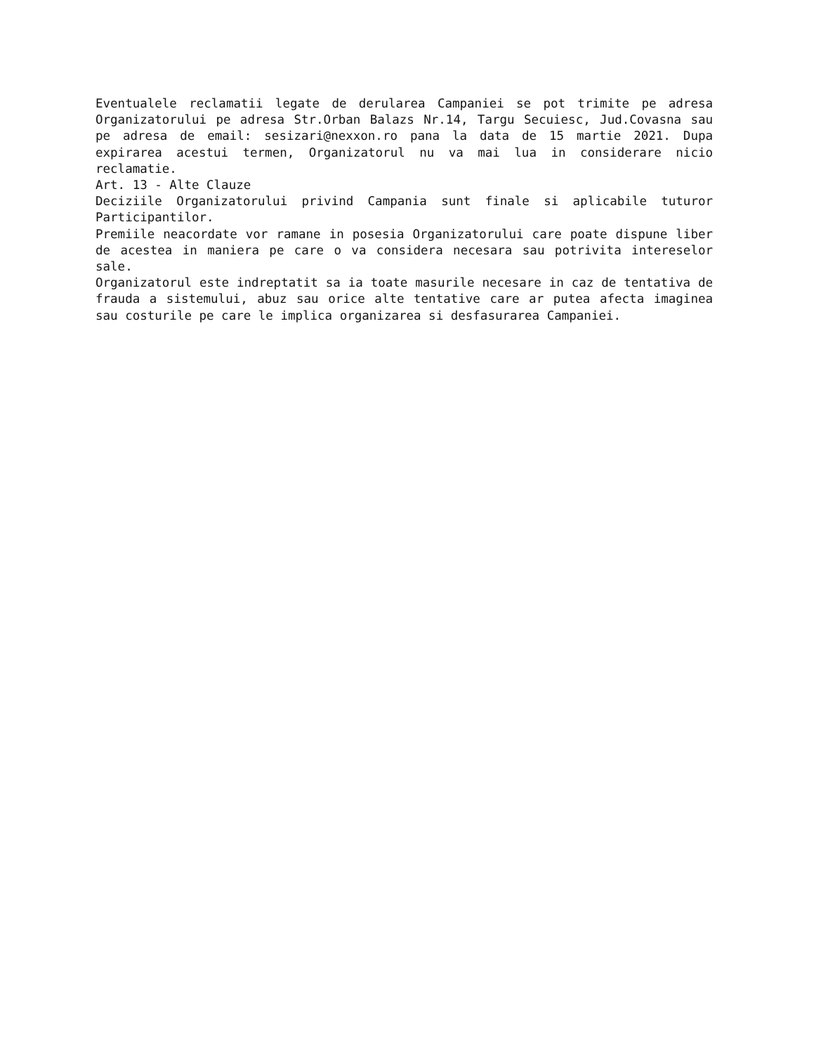Eventualele reclamatii legate de derularea Campaniei se pot trimite pe adresa Organizatorului pe adresa Str.Orban Balazs Nr.14, Targu Secuiesc, Jud.Covasna sau pe adresa de email: sesizari@nexxon.ro pana la data de 15 martie 2021. Dupa expirarea acestui termen, Organizatorul nu va mai lua in considerare nicio reclamatie.
Art. 13 - Alte Clauze
Deciziile Organizatorului privind Campania sunt finale si aplicabile tuturor Participantilor.
Premiile neacordate vor ramane in posesia Organizatorului care poate dispune liber de acestea in maniera pe care o va considera necesara sau potrivita intereselor sale.
Organizatorul este indreptatit sa ia toate masurile necesare in caz de tentativa de frauda a sistemului, abuz sau orice alte tentative care ar putea afecta imaginea sau costurile pe care le implica organizarea si desfasurarea Campaniei.